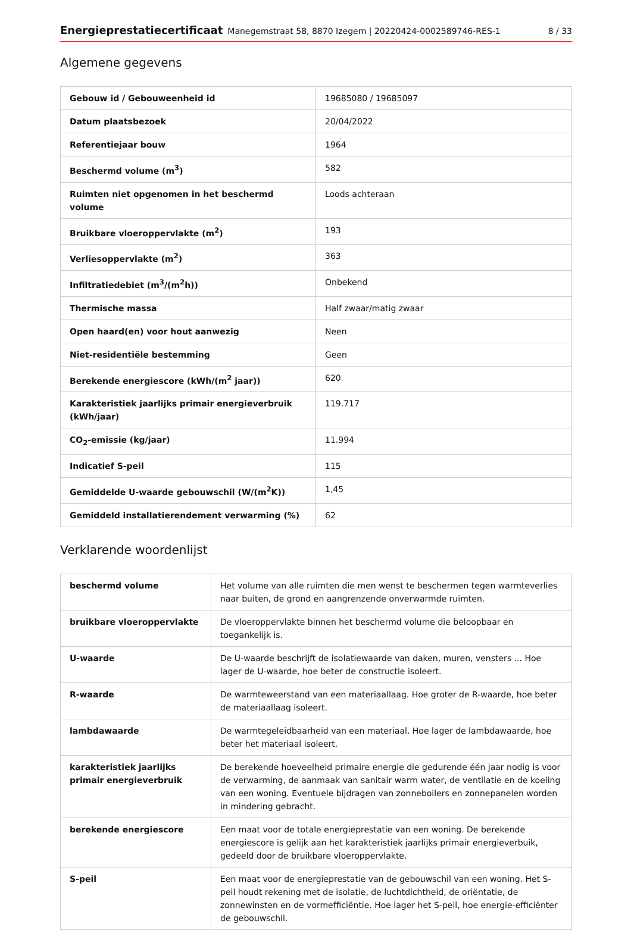Energieprestatiecertificaat Manegemstraat 58, 8870 Izegem | 20220424-0002589746-RES-1 8 / 33
Algemene gegevens
| Gebouw id / Gebouweenheid id | 19685080 / 19685097 |
| Datum plaatsbezoek | 20/04/2022 |
| Referentiejaar bouw | 1964 |
| Beschermd volume (m<sup>3</sup>) | 582 |
| Ruimten niet opgenomen in het beschermd volume | Loods achteraan |
| Bruikbare vloeroppervlakte (m<sup>2</sup>) | 193 |
| Verliesoppervlakte (m<sup>2</sup>) | 363 |
| Infiltratiedebiet (m<sup>3</sup>/(m<sup>2</sup>h)) | Onbekend |
| Thermische massa | Half zwaar/matig zwaar |
| Open haard(en) voor hout aanwezig | Neen |
| Niet-residentiële bestemming | Geen |
| Berekende energiescore (kWh/(m<sup>2</sup> jaar)) | 620 |
| Karakteristiek jaarlijks primair energieverbruik (kWh/jaar) | 119.717 |
| CO<sub>2</sub>-emissie (kg/jaar) | 11.994 |
| Indicatief S-peil | 115 |
| Gemiddelde U-waarde gebouwschil (W/(m<sup>2</sup>K)) | 1,45 |
| Gemiddeld installatierendement verwarming (%) | 62 |
Verklarende woordenlijst
| beschermd volume | Het volume van alle ruimten die men wenst te beschermen tegen warmteverlies naar buiten, de grond en aangrenzende onverwarmde ruimten. |
| bruikbare vloeroppervlakte | De vloeroppervlakte binnen het beschermd volume die beloopbaar en toegankelijk is. |
| U-waarde | De U-waarde beschrijft de isolatiewaarde van daken, muren, vensters ... Hoe lager de U-waarde, hoe beter de constructie isoleert. |
| R-waarde | De warmteweerstand van een materiaallaag. Hoe groter de R-waarde, hoe beter de materiaallaag isoleert. |
| lambdawaarde | De warmtegeleidbaarheid van een materiaal. Hoe lager de lambdawaarde, hoe beter het materiaal isoleert. |
| karakteristiek jaarlijks primair energieverbruik | De berekende hoeveelheid primaire energie die gedurende één jaar nodig is voor de verwarming, de aanmaak van sanitair warm water, de ventilatie en de koeling van een woning. Eventuele bijdragen van zonneboilers en zonnepanelen worden in mindering gebracht. |
| berekende energiescore | Een maat voor de totale energieprestatie van een woning. De berekende energiescore is gelijk aan het karakteristiek jaarlijks primair energieverbuik, gedeeld door de bruikbare vloeroppervlakte. |
| S-peil | Een maat voor de energieprestatie van de gebouwschil van een woning. Het S-peil houdt rekening met de isolatie, de luchtdichtheid, de oriëntatie, de zonnewinsten en de vormefficiëntie. Hoe lager het S-peil, hoe energie-efficiënter de gebouwschil. |